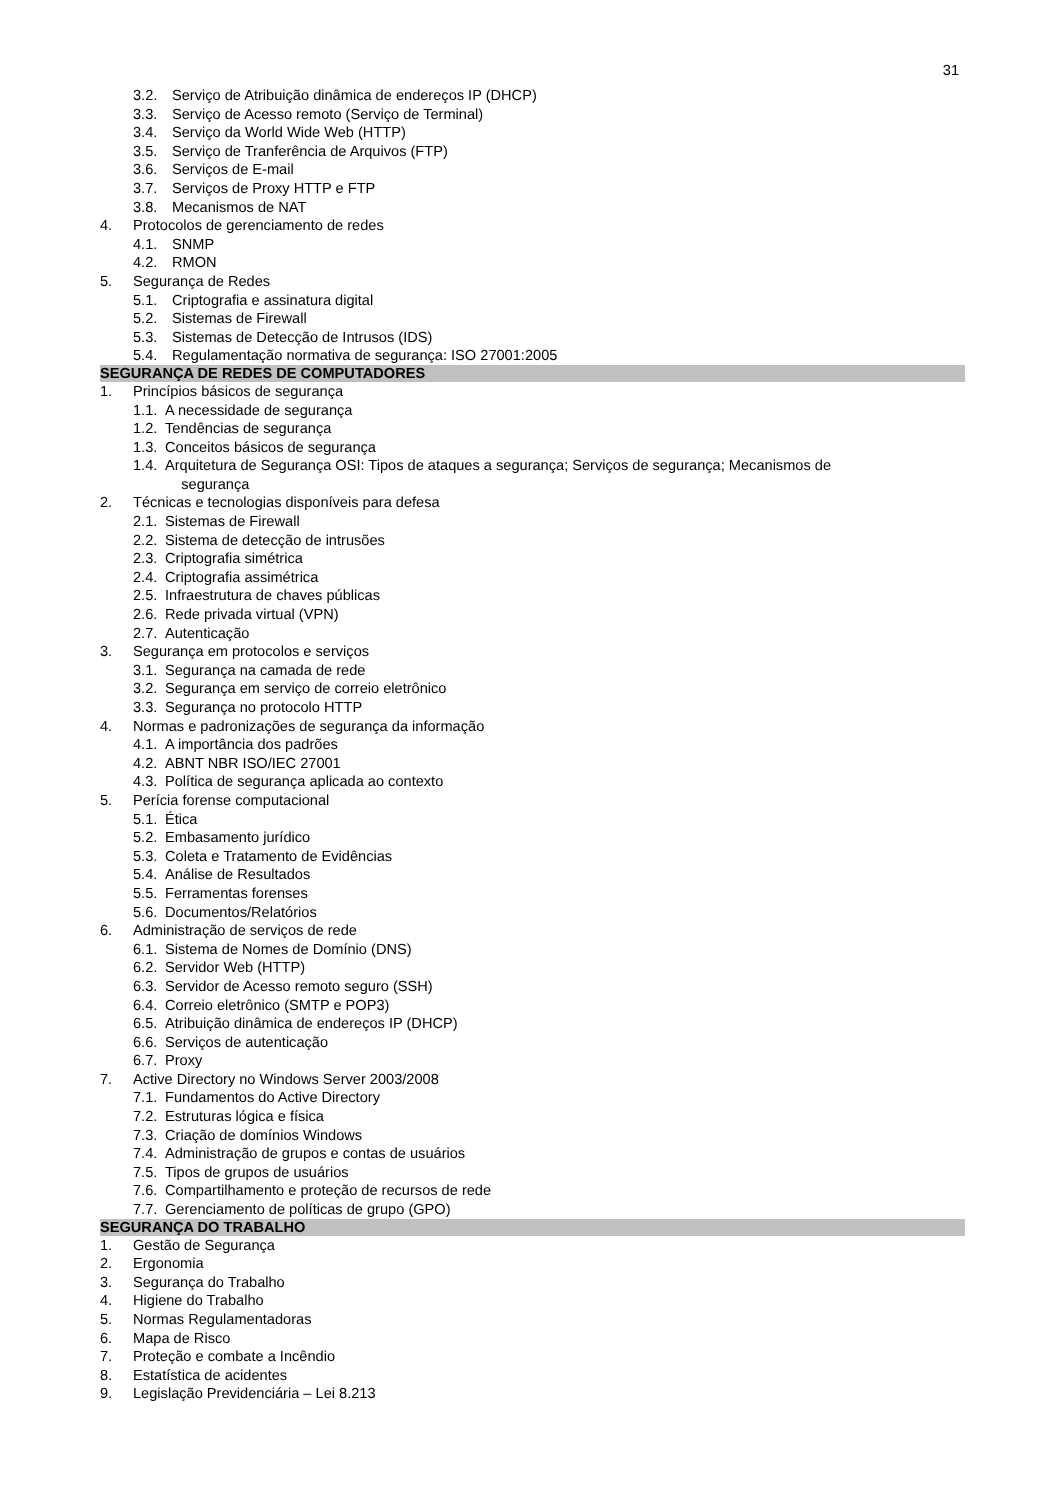31
3.2. Serviço de Atribuição dinâmica de endereços IP (DHCP)
3.3. Serviço de Acesso remoto (Serviço de Terminal)
3.4. Serviço da World Wide Web (HTTP)
3.5. Serviço de Tranferência de Arquivos (FTP)
3.6. Serviços de E-mail
3.7. Serviços de Proxy HTTP e FTP
3.8. Mecanismos de NAT
4. Protocolos de gerenciamento de redes
4.1. SNMP
4.2. RMON
5. Segurança de Redes
5.1. Criptografia e assinatura digital
5.2. Sistemas de Firewall
5.3. Sistemas de Detecção de Intrusos (IDS)
5.4. Regulamentação normativa de segurança: ISO 27001:2005
SEGURANÇA DE REDES DE COMPUTADORES
1. Princípios básicos de segurança
1.1. A necessidade de segurança
1.2. Tendências de segurança
1.3. Conceitos básicos de segurança
1.4. Arquitetura de Segurança OSI: Tipos de ataques a segurança; Serviços de segurança; Mecanismos de
segurança
2. Técnicas e tecnologias disponíveis para defesa
2.1. Sistemas de Firewall
2.2. Sistema de detecção de intrusões
2.3. Criptografia simétrica
2.4. Criptografia assimétrica
2.5. Infraestrutura de chaves públicas
2.6. Rede privada virtual (VPN)
2.7. Autenticação
3. Segurança em protocolos e serviços
3.1. Segurança na camada de rede
3.2. Segurança em serviço de correio eletrônico
3.3. Segurança no protocolo HTTP
4. Normas e padronizações de segurança da informação
4.1. A importância dos padrões
4.2. ABNT NBR ISO/IEC 27001
4.3. Política de segurança aplicada ao contexto
5. Perícia forense computacional
5.1. Ética
5.2. Embasamento jurídico
5.3. Coleta e Tratamento de Evidências
5.4. Análise de Resultados
5.5. Ferramentas forenses
5.6. Documentos/Relatórios
6. Administração de serviços de rede
6.1. Sistema de Nomes de Domínio (DNS)
6.2. Servidor Web (HTTP)
6.3. Servidor de Acesso remoto seguro (SSH)
6.4. Correio eletrônico (SMTP e POP3)
6.5. Atribuição dinâmica de endereços IP (DHCP)
6.6. Serviços de autenticação
6.7. Proxy
7. Active Directory no Windows Server 2003/2008
7.1. Fundamentos do Active Directory
7.2. Estruturas lógica e física
7.3. Criação de domínios Windows
7.4. Administração de grupos e contas de usuários
7.5. Tipos de grupos de usuários
7.6. Compartilhamento e proteção de recursos de rede
7.7. Gerenciamento de políticas de grupo (GPO)
SEGURANÇA DO TRABALHO
1. Gestão de Segurança
2. Ergonomia
3. Segurança do Trabalho
4. Higiene do Trabalho
5. Normas Regulamentadoras
6. Mapa de Risco
7. Proteção e combate a Incêndio
8. Estatística de acidentes
9. Legislação Previdenciária – Lei 8.213